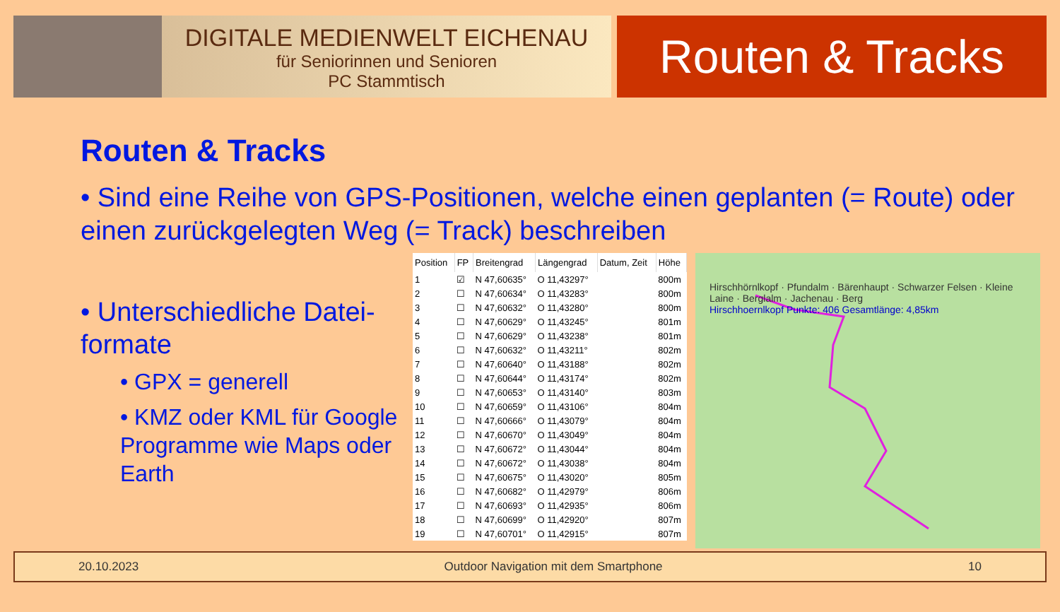DIGITALE MEDIENWELT EICHENAU
für Seniorinnen und Senioren
PC Stammtisch
Routen & Tracks
Routen & Tracks
• Sind eine Reihe von GPS-Positionen, welche einen geplanten (= Route) oder einen zurückgelegten Weg (= Track) beschreiben
• Unterschiedliche Datei-formate
• GPX = generell
• KMZ oder KML für Google Programme wie Maps oder Earth
| Position | FP | Breitengrad | Längengrad | Datum, Zeit | Höhe |
| --- | --- | --- | --- | --- | --- |
| 1 | ☑ | N 47,60635° | O 11,43297° | | 800m |
| 2 | ☐ | N 47,60634° | O 11,43283° | | 800m |
| 3 | ☐ | N 47,60632° | O 11,43280° | | 800m |
| 4 | ☐ | N 47,60629° | O 11,43245° | | 801m |
| 5 | ☐ | N 47,60629° | O 11,43238° | | 801m |
| 6 | ☐ | N 47,60632° | O 11,43211° | | 802m |
| 7 | ☐ | N 47,60640° | O 11,43188° | | 802m |
| 8 | ☐ | N 47,60644° | O 11,43174° | | 802m |
| 9 | ☐ | N 47,60653° | O 11,43140° | | 803m |
| 10 | ☐ | N 47,60659° | O 11,43106° | | 804m |
| 11 | ☐ | N 47,60666° | O 11,43079° | | 804m |
| 12 | ☐ | N 47,60670° | O 11,43049° | | 804m |
| 13 | ☐ | N 47,60672° | O 11,43044° | | 804m |
| 14 | ☐ | N 47,60672° | O 11,43038° | | 804m |
| 15 | ☐ | N 47,60675° | O 11,43020° | | 805m |
| 16 | ☐ | N 47,60682° | O 11,42979° | | 806m |
| 17 | ☐ | N 47,60693° | O 11,42935° | | 806m |
| 18 | ☐ | N 47,60699° | O 11,42920° | | 807m |
| 19 | ☐ | N 47,60701° | O 11,42915° | | 807m |
Hirschhörnlkopf · Pfundalm · Bärenhaupt · Schwarzer Felsen · Kleine Laine · Berglalm · Jachenau · Berg
Hirschhoernlkopf Punkte: 406 Gesamtlänge: 4,85km
20.10.2023 Outdoor Navigation mit dem Smartphone 10